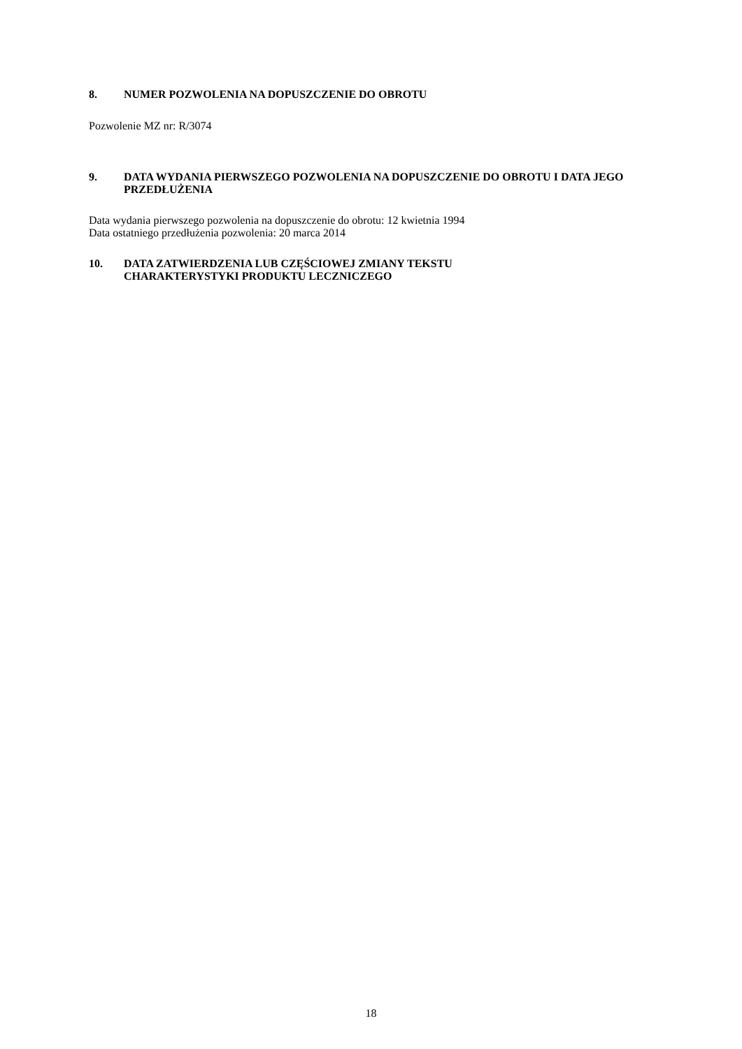8. NUMER POZWOLENIA NA DOPUSZCZENIE DO OBROTU
Pozwolenie MZ nr: R/3074
9. DATA WYDANIA PIERWSZEGO POZWOLENIA NA DOPUSZCZENIE DO OBROTU I DATA JEGO PRZEDŁUŻENIA
Data wydania pierwszego pozwolenia na dopuszczenie do obrotu: 12 kwietnia 1994
Data ostatniego przedłużenia pozwolenia: 20 marca 2014
10. DATA ZATWIERDZENIA LUB CZĘŚCIOWEJ ZMIANY TEKSTU
CHARAKTERYSTYKI PRODUKTU LECZNICZEGO
18